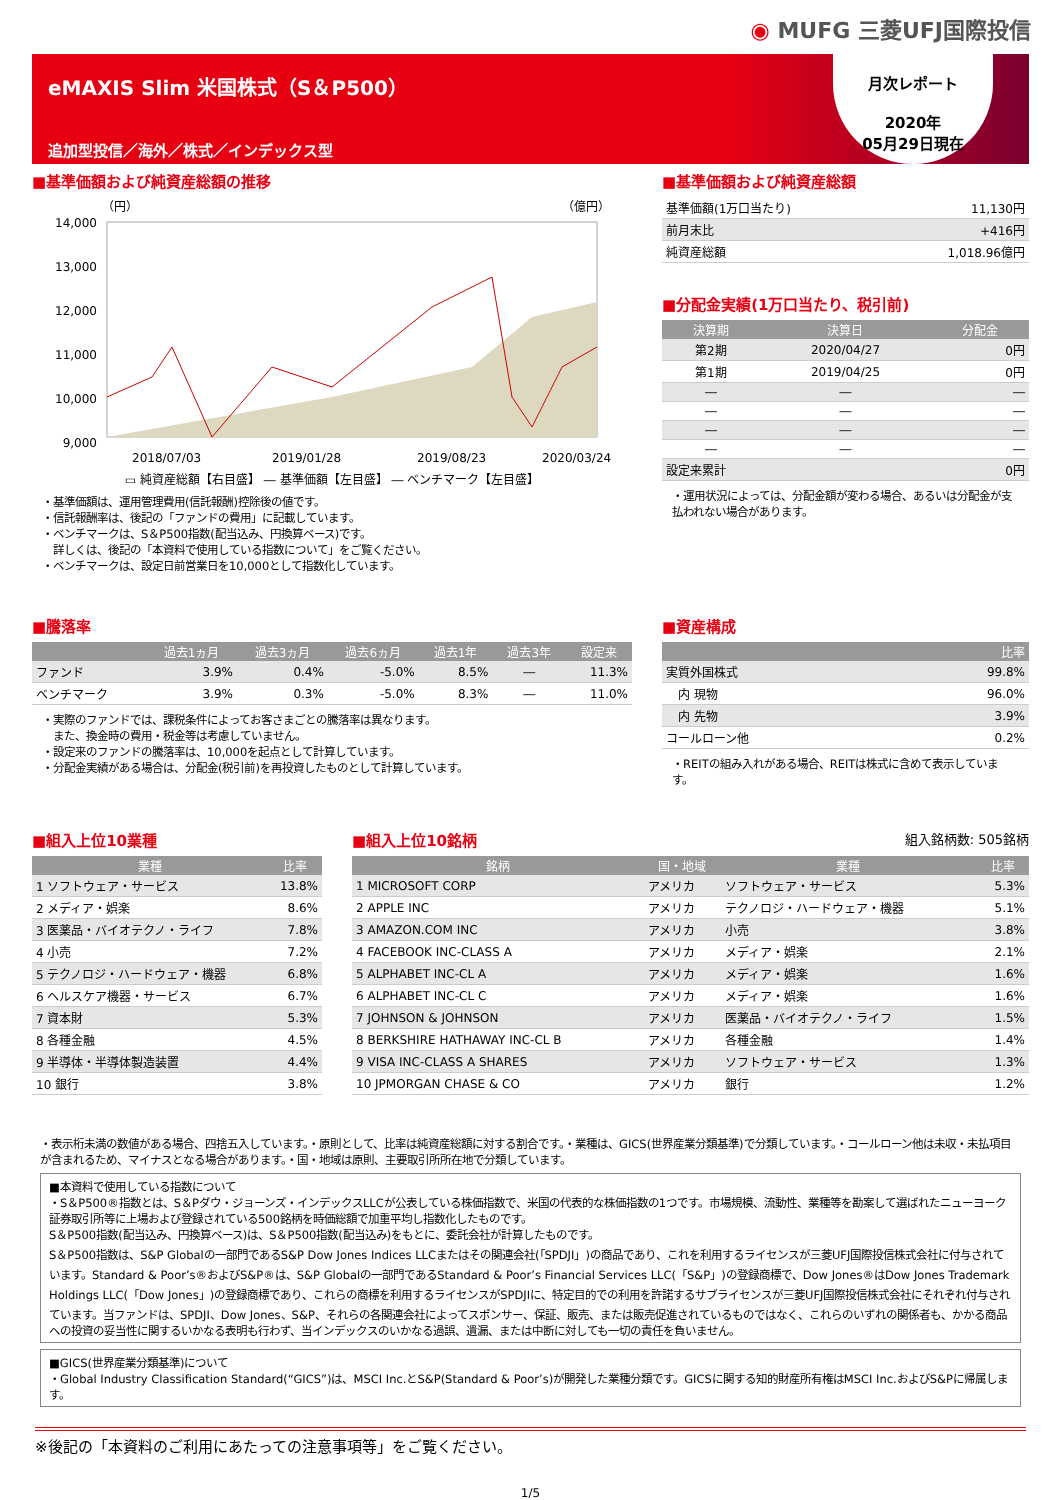◉ MUFG 三菱UFJ国際投信
eMAXIS Slim 米国株式（S＆P500）
追加型投信／海外／株式／インデックス型
月次レポート
2020年
05月29日現在
■基準価額および純資産総額の推移
（円）
（億円）
14,000
13,000
12,000
11,000
10,000
9,000
2018/07/03
2019/01/28
2019/08/23
2020/03/24
▭ 純資産総額【右目盛】 ― 基準価額【左目盛】 ― ベンチマーク【左目盛】
・基準価額は、運用管理費用(信託報酬)控除後の値です。
・信託報酬率は、後記の「ファンドの費用」に記載しています。
・ベンチマークは、S＆P500指数(配当込み、円換算ベース)です。
　詳しくは、後記の「本資料で使用している指数について」をご覧ください。
・ベンチマークは、設定日前営業日を10,000として指数化しています。
■基準価額および純資産総額
| 基準価額(1万口当たり) | 11,130円 |
| 前月末比 | +416円 |
| 純資産総額 | 1,018.96億円 |
■分配金実績(1万口当たり、税引前)
| 決算期 | 決算日 | 分配金 |
| --- | --- | --- |
| 第2期 | 2020/04/27 | 0円 |
| 第1期 | 2019/04/25 | 0円 |
| ― | ― | ― |
| ― | ― | ― |
| ― | ― | ― |
| ― | ― | ― |
| 設定来累計 | | 0円 |
・運用状況によっては、分配金額が変わる場合、あるいは分配金が支払われない場合があります。
■騰落率
| | 過去1ヵ月 | 過去3ヵ月 | 過去6ヵ月 | 過去1年 | 過去3年 | 設定来 |
| --- | --- | --- | --- | --- | --- | --- |
| ファンド | 3.9% | 0.4% | -5.0% | 8.5% | ― | 11.3% |
| ベンチマーク | 3.9% | 0.3% | -5.0% | 8.3% | ― | 11.0% |
・実際のファンドでは、課税条件によってお客さまごとの騰落率は異なります。
　また、換金時の費用・税金等は考慮していません。
・設定来のファンドの騰落率は、10,000を起点として計算しています。
・分配金実績がある場合は、分配金(税引前)を再投資したものとして計算しています。
■資産構成
| | 比率 |
| --- | --- |
| 実質外国株式 | 99.8% |
| 内 現物 | 96.0% |
| 内 先物 | 3.9% |
| コールローン他 | 0.2% |
・REITの組み入れがある場合、REITは株式に含めて表示しています。
■組入上位10業種
| 業種 | 比率 |
| --- | --- |
| 1 ソフトウェア・サービス | 13.8% |
| 2 メディア・娯楽 | 8.6% |
| 3 医薬品・バイオテクノ・ライフ | 7.8% |
| 4 小売 | 7.2% |
| 5 テクノロジ・ハードウェア・機器 | 6.8% |
| 6 ヘルスケア機器・サービス | 6.7% |
| 7 資本財 | 5.3% |
| 8 各種金融 | 4.5% |
| 9 半導体・半導体製造装置 | 4.4% |
| 10 銀行 | 3.8% |
■組入上位10銘柄 組入銘柄数: 505銘柄
| 銘柄 | 国・地域 | 業種 | 比率 |
| --- | --- | --- | --- |
| 1 MICROSOFT CORP | アメリカ | ソフトウェア・サービス | 5.3% |
| 2 APPLE INC | アメリカ | テクノロジ・ハードウェア・機器 | 5.1% |
| 3 AMAZON.COM INC | アメリカ | 小売 | 3.8% |
| 4 FACEBOOK INC-CLASS A | アメリカ | メディア・娯楽 | 2.1% |
| 5 ALPHABET INC-CL A | アメリカ | メディア・娯楽 | 1.6% |
| 6 ALPHABET INC-CL C | アメリカ | メディア・娯楽 | 1.6% |
| 7 JOHNSON & JOHNSON | アメリカ | 医薬品・バイオテクノ・ライフ | 1.5% |
| 8 BERKSHIRE HATHAWAY INC-CL B | アメリカ | 各種金融 | 1.4% |
| 9 VISA INC-CLASS A SHARES | アメリカ | ソフトウェア・サービス | 1.3% |
| 10 JPMORGAN CHASE & CO | アメリカ | 銀行 | 1.2% |
・表示桁未満の数値がある場合、四捨五入しています。・原則として、比率は純資産総額に対する割合です。・業種は、GICS(世界産業分類基準)で分類しています。・コールローン他は未収・未払項目が含まれるため、マイナスとなる場合があります。・国・地域は原則、主要取引所所在地で分類しています。
■本資料で使用している指数について
・S＆P500®指数とは、S＆Pダウ・ジョーンズ・インデックスLLCが公表している株価指数で、米国の代表的な株価指数の1つです。市場規模、流動性、業種等を勘案して選ばれたニューヨーク証券取引所等に上場および登録されている500銘柄を時価総額で加重平均し指数化したものです。
S＆P500指数(配当込み、円換算ベース)は、S＆P500指数(配当込み)をもとに、委託会社が計算したものです。
S＆P500指数は、S&P Globalの一部門であるS&P Dow Jones Indices LLCまたはその関連会社(「SPDJI」)の商品であり、これを利用するライセンスが三菱UFJ国際投信株式会社に付与されています。Standard & Poor’s®およびS&P®は、S&P Globalの一部門であるStandard & Poor’s Financial Services LLC(「S&P」)の登録商標で、Dow Jones®はDow Jones Trademark Holdings LLC(「Dow Jones」)の登録商標であり、これらの商標を利用するライセンスがSPDJIに、特定目的での利用を許諾するサブライセンスが三菱UFJ国際投信株式会社にそれぞれ付与されています。当ファンドは、SPDJI、Dow Jones、S&P、それらの各関連会社によってスポンサー、保証、販売、または販売促進されているものではなく、これらのいずれの関係者も、かかる商品への投資の妥当性に関するいかなる表明も行わず、当インデックスのいかなる過誤、遺漏、または中断に対しても一切の責任を負いません。
■GICS(世界産業分類基準)について
・Global Industry Classification Standard(“GICS”)は、MSCI Inc.とS&P(Standard & Poor’s)が開発した業種分類です。GICSに関する知的財産所有権はMSCI Inc.およびS&Pに帰属します。
※後記の「本資料のご利用にあたっての注意事項等」をご覧ください。
1/5